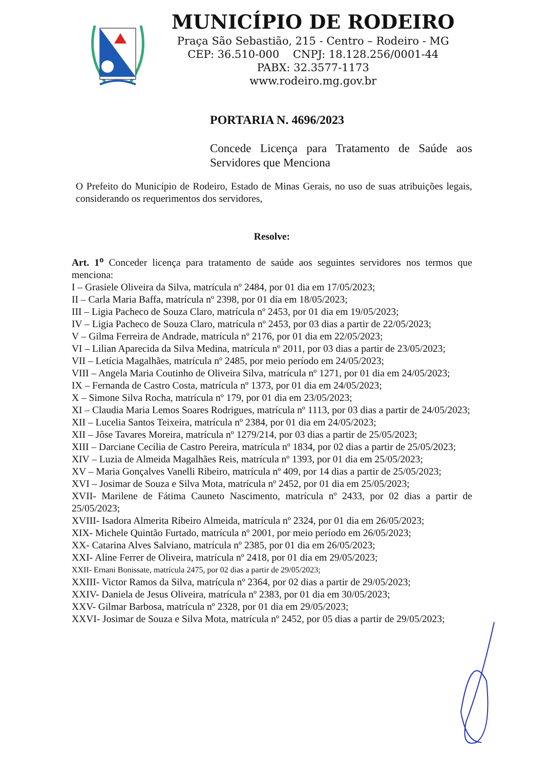MUNICÍPIO DE RODEIRO
Praça São Sebastião, 215 - Centro – Rodeiro - MG
CEP: 36.510-000 CNPJ: 18.128.256/0001-44
PABX: 32.3577-1173
www.rodeiro.mg.gov.br
PORTARIA N. 4696/2023
Concede Licença para Tratamento de Saúde aos Servidores que Menciona
O Prefeito do Município de Rodeiro, Estado de Minas Gerais, no uso de suas atribuições legais, considerando os requerimentos dos servidores,
Resolve:
Art. 1<sup>o</sup> Conceder licença para tratamento de saúde aos seguintes servidores nos termos que menciona:
I – Grasiele Oliveira da Silva, matrícula nº 2484, por 01 dia em 17/05/2023;
II – Carla Maria Baffa, matrícula nº 2398, por 01 dia em 18/05/2023;
III – Ligia Pacheco de Souza Claro, matrícula nº 2453, por 01 dia em 19/05/2023;
IV – Ligia Pacheco de Souza Claro, matrícula nº 2453, por 03 dias a partir de 22/05/2023;
V – Gilma Ferreira de Andrade, matrícula nº 2176, por 01 dia em 22/05/2023;
VI – Lilian Aparecida da Silva Medina, matrícula nº 2011, por 03 dias a partir de 23/05/2023;
VII – Letícia Magalhães, matrícula nº 2485, por meio período em 24/05/2023;
VIII – Angela Maria Coutinho de Oliveira Silva, matrícula nº 1271, por 01 dia em 24/05/2023;
IX – Fernanda de Castro Costa, matrícula nº 1373, por 01 dia em 24/05/2023;
X – Simone Silva Rocha, matrícula nº 179, por 01 dia em 23/05/2023;
XI – Claudia Maria Lemos Soares Rodrigues, matrícula nº 1113, por 03 dias a partir de 24/05/2023;
XII – Lucelia Santos Teixeira, matrícula nº 2384, por 01 dia em 24/05/2023;
XII – Jôse Tavares Moreira, matrícula nº 1279/214, por 03 dias a partir de 25/05/2023;
XIII – Darciane Cecília de Castro Pereira, matrícula nº 1834, por 02 dias a partir de 25/05/2023;
XIV – Luzia de Almeida Magalhães Reis, matrícula nº 1393, por 01 dia em 25/05/2023;
XV – Maria Gonçalves Vanelli Ribeiro, matrícula nº 409, por 14 dias a partir de 25/05/2023;
XVI – Josimar de Souza e Silva Mota, matrícula nº 2452, por 01 dia em 25/05/2023;
XVII- Marilene de Fátima Cauneto Nascimento, matrícula nº 2433, por 02 dias a partir de 25/05/2023;
XVIII- Isadora Almerita Ribeiro Almeida, matrícula nº 2324, por 01 dia em 26/05/2023;
XIX- Michele Quintão Furtado, matrícula nº 2001, por meio período em 26/05/2023;
XX- Catarina Alves Salviano, matrícula nº 2385, por 01 dia em 26/05/2023;
XXI- Aline Ferrer de Oliveira, matrícula nº 2418, por 01 dia em 29/05/2023;
XXII- Ernani Bonissate, matrícula 2475, por 02 dias a partir de 29/05/2023;
XXIII- Victor Ramos da Silva, matrícula nº 2364, por 02 dias a partir de 29/05/2023;
XXIV- Daniela de Jesus Oliveira, matrícula nº 2383, por 01 dia em 30/05/2023;
XXV- Gilmar Barbosa, matrícula nº 2328, por 01 dia em 29/05/2023;
XXVI- Josimar de Souza e Silva Mota, matrícula nº 2452, por 05 dias a partir de 29/05/2023;